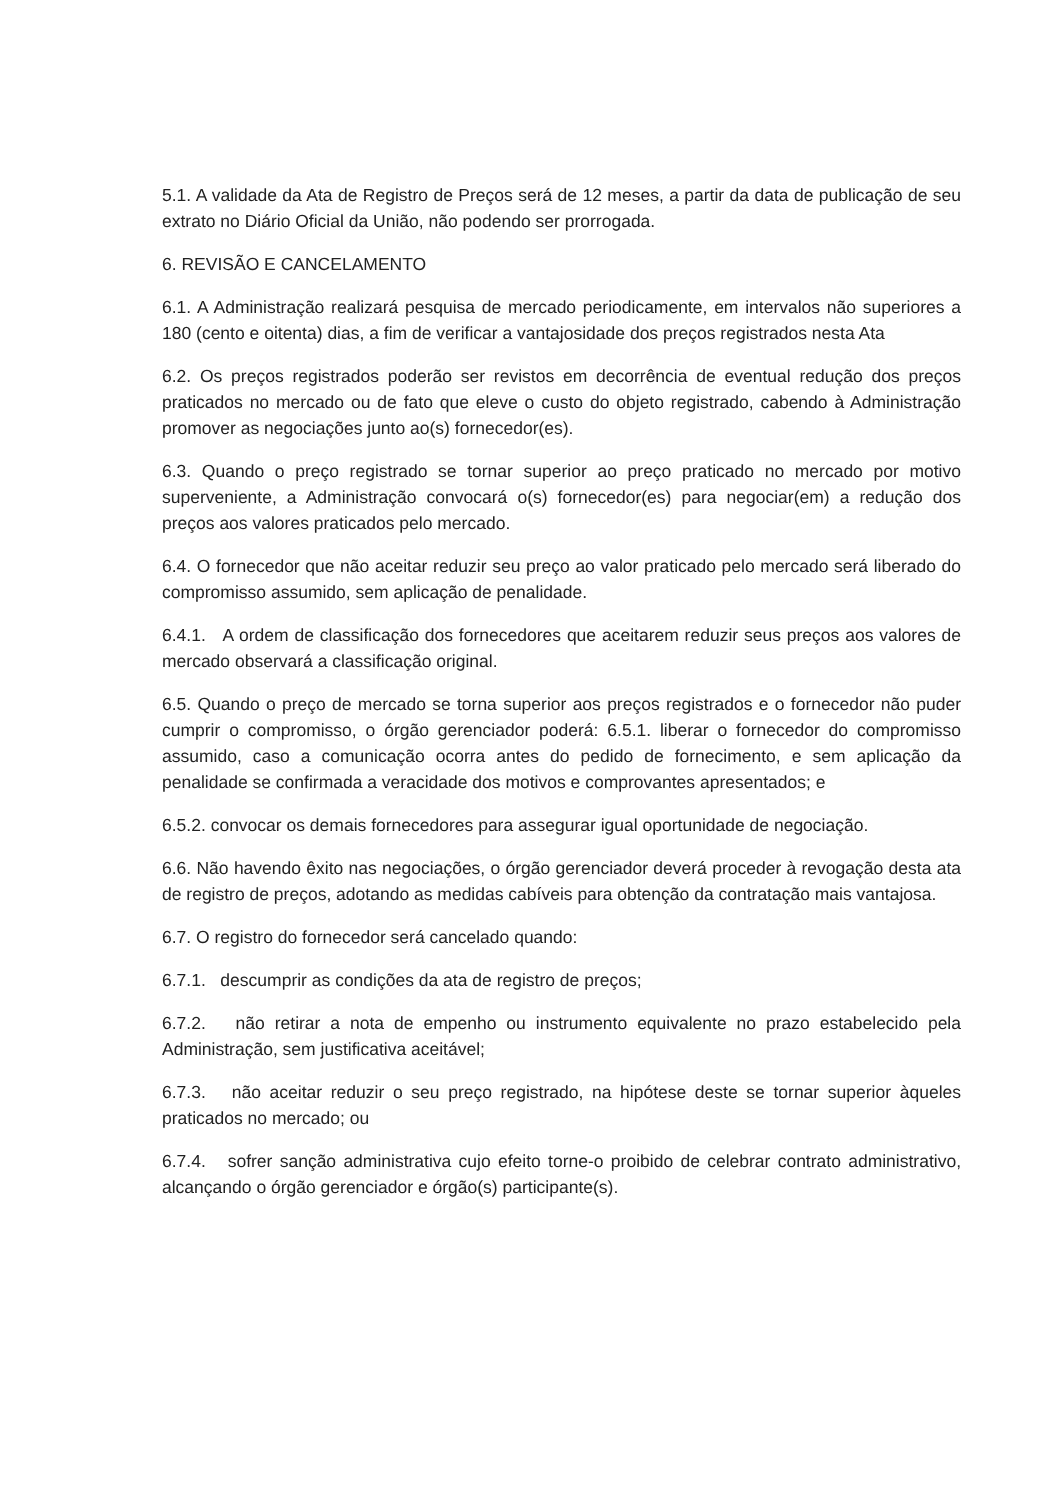5.1. A validade da Ata de Registro de Preços será de 12 meses, a partir da data de publicação de seu extrato no Diário Oficial da União, não podendo ser prorrogada.
6. REVISÃO E CANCELAMENTO
6.1. A Administração realizará pesquisa de mercado periodicamente, em intervalos não superiores a 180 (cento e oitenta) dias, a fim de verificar a vantajosidade dos preços registrados nesta Ata
6.2. Os preços registrados poderão ser revistos em decorrência de eventual redução dos preços praticados no mercado ou de fato que eleve o custo do objeto registrado, cabendo à Administração promover as negociações junto ao(s) fornecedor(es).
6.3. Quando o preço registrado se tornar superior ao preço praticado no mercado por motivo superveniente, a Administração convocará o(s) fornecedor(es) para negociar(em) a redução dos preços aos valores praticados pelo mercado.
6.4. O fornecedor que não aceitar reduzir seu preço ao valor praticado pelo mercado será liberado do compromisso assumido, sem aplicação de penalidade.
6.4.1. A ordem de classificação dos fornecedores que aceitarem reduzir seus preços aos valores de mercado observará a classificação original.
6.5. Quando o preço de mercado se torna superior aos preços registrados e o fornecedor não puder cumprir o compromisso, o órgão gerenciador poderá: 6.5.1. liberar o fornecedor do compromisso assumido, caso a comunicação ocorra antes do pedido de fornecimento, e sem aplicação da penalidade se confirmada a veracidade dos motivos e comprovantes apresentados; e
6.5.2. convocar os demais fornecedores para assegurar igual oportunidade de negociação.
6.6. Não havendo êxito nas negociações, o órgão gerenciador deverá proceder à revogação desta ata de registro de preços, adotando as medidas cabíveis para obtenção da contratação mais vantajosa.
6.7. O registro do fornecedor será cancelado quando:
6.7.1. descumprir as condições da ata de registro de preços;
6.7.2. não retirar a nota de empenho ou instrumento equivalente no prazo estabelecido pela Administração, sem justificativa aceitável;
6.7.3. não aceitar reduzir o seu preço registrado, na hipótese deste se tornar superior àqueles praticados no mercado; ou
6.7.4. sofrer sanção administrativa cujo efeito torne-o proibido de celebrar contrato administrativo, alcançando o órgão gerenciador e órgão(s) participante(s).